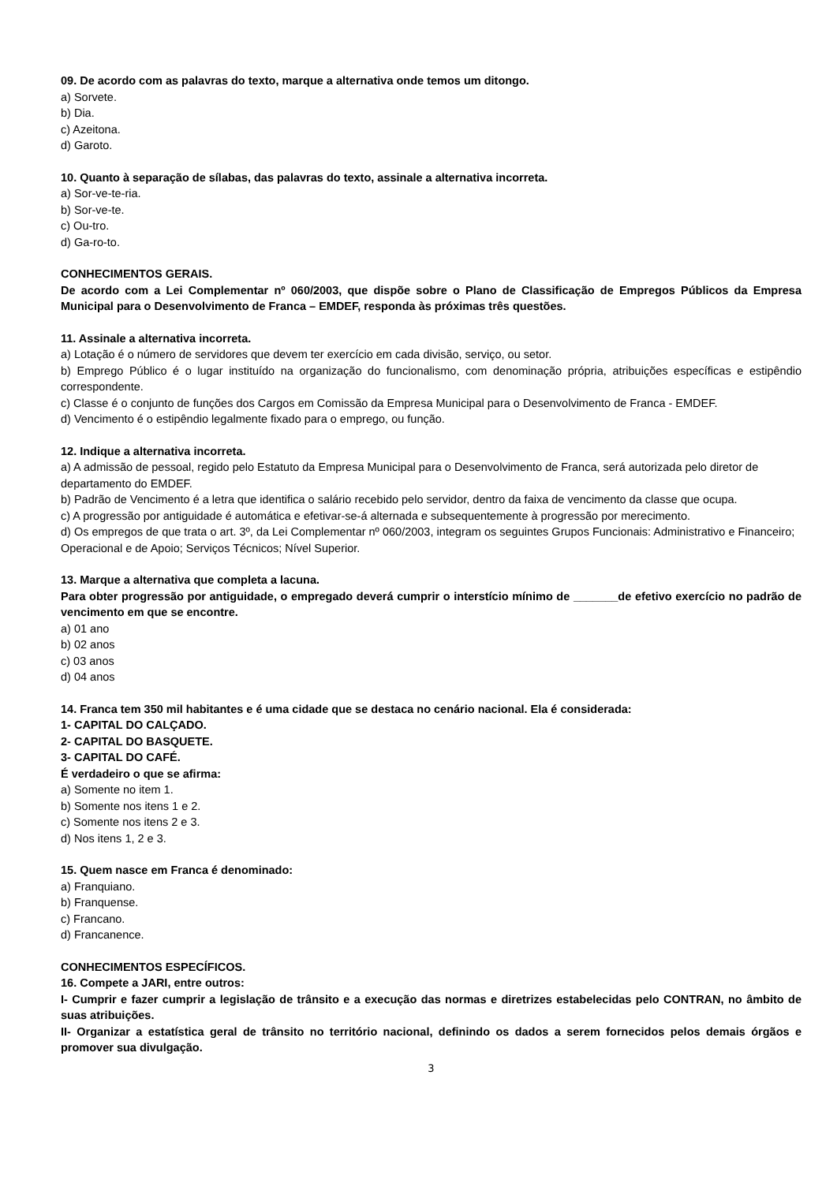09. De acordo com as palavras do texto, marque a alternativa onde temos um ditongo.
a) Sorvete.
b) Dia.
c) Azeitona.
d) Garoto.
10. Quanto à separação de sílabas, das palavras do texto, assinale a alternativa incorreta.
a) Sor-ve-te-ria.
b) Sor-ve-te.
c) Ou-tro.
d) Ga-ro-to.
CONHECIMENTOS GERAIS.
De acordo com a Lei Complementar nº 060/2003, que dispõe sobre o Plano de Classificação de Empregos Públicos da Empresa Municipal para o Desenvolvimento de Franca – EMDEF, responda às próximas três questões.
11. Assinale a alternativa incorreta.
a) Lotação é o número de servidores que devem ter exercício em cada divisão, serviço, ou setor.
b) Emprego Público é o lugar instituído na organização do funcionalismo, com denominação própria, atribuições específicas e estipêndio correspondente.
c) Classe é o conjunto de funções dos Cargos em Comissão da Empresa Municipal para o Desenvolvimento de Franca - EMDEF.
d) Vencimento é o estipêndio legalmente fixado para o emprego, ou função.
12. Indique a alternativa incorreta.
a) A admissão de pessoal, regido pelo Estatuto da Empresa Municipal para o Desenvolvimento de Franca, será autorizada pelo diretor de departamento do EMDEF.
b) Padrão de Vencimento é a letra que identifica o salário recebido pelo servidor, dentro da faixa de vencimento da classe que ocupa.
c) A progressão por antiguidade é automática e efetivar-se-á alternada e subsequentemente à progressão por merecimento.
d) Os empregos de que trata o art. 3º, da Lei Complementar nº 060/2003, integram os seguintes Grupos Funcionais: Administrativo e Financeiro; Operacional e de Apoio; Serviços Técnicos; Nível Superior.
13. Marque a alternativa que completa a lacuna.
Para obter progressão por antiguidade, o empregado deverá cumprir o interstício mínimo de _______de efetivo exercício no padrão de vencimento em que se encontre.
a) 01 ano
b) 02 anos
c) 03 anos
d) 04 anos
14. Franca tem 350 mil habitantes e é uma cidade que se destaca no cenário nacional. Ela é considerada:
1- CAPITAL DO CALÇADO.
2- CAPITAL DO BASQUETE.
3- CAPITAL DO CAFÉ.
É verdadeiro o que se afirma:
a) Somente no item 1.
b) Somente nos itens 1 e 2.
c) Somente nos itens 2 e 3.
d) Nos itens 1, 2 e 3.
15. Quem nasce em Franca é denominado:
a) Franquiano.
b) Franquense.
c) Francano.
d) Francanence.
CONHECIMENTOS ESPECÍFICOS.
16. Compete a JARI, entre outros:
I- Cumprir e fazer cumprir a legislação de trânsito e a execução das normas e diretrizes estabelecidas pelo CONTRAN, no âmbito de suas atribuições.
II- Organizar a estatística geral de trânsito no território nacional, definindo os dados a serem fornecidos pelos demais órgãos e promover sua divulgação.
3